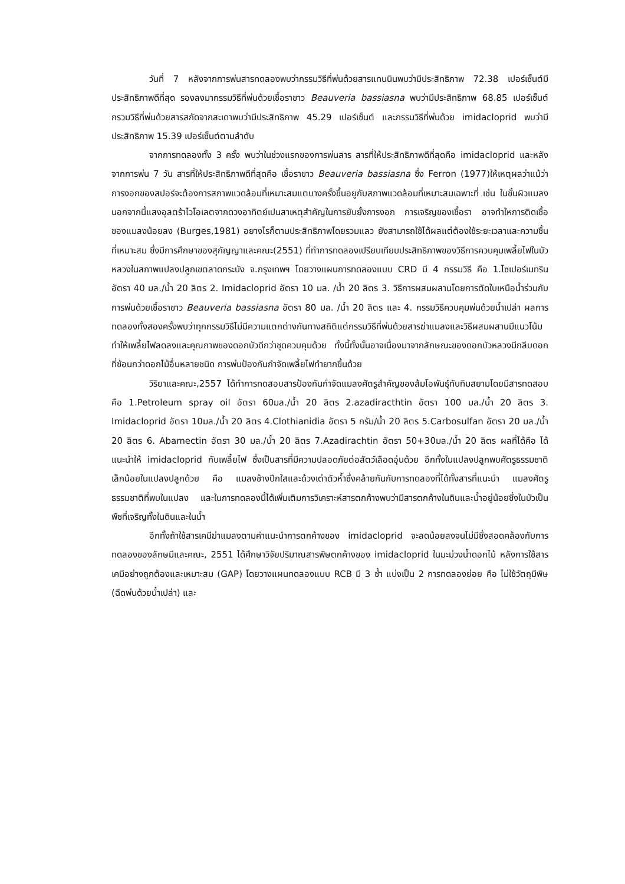วันที่ 7 หลังจากการพ่นสารทดลองพบว่ากรรมวิธีที่พ่นด้วยสารแทนนินพบว่ามีประสิทธิภาพ 72.38 เปอร์เซ็นต์มีประสิทธิภาพดีที่สุด รองลงมากรรมวิธีที่พ่นด้วยเชื้อราขาว Beauveria bassiasna พบว่ามีประสิทธิภาพ 68.85 เปอร์เซ็นต์ กรวมวิธีที่พ่นด้วยสารสกัดจากสะเดาพบว่ามีประสิทธิภาพ 45.29 เปอร์เซ็นต์ และกรรมวิธีที่พ่นด้วย imidacloprid พบว่ามีประสิทธิภาพ 15.39 เปอร์เซ็นต์ตามลำดับ
จากการทดลองทั้ง 3 ครั้ง พบว่าในช่วงแรกของการพ่นสาร สารที่ให้ประสิทธิภาพดีที่สุดคือ imidacloprid และหลังจากการพ่น 7 วัน สารที่ให้ประสิทธิภาพดีที่สุดคือ เชื้อราขาว Beauveria bassiasna ซึ่ง Ferron (1977)ให้เหตุผลว่าแม้ว่าการงอกของสปอร์จะต้องการสภาพแวดล้อมที่เหมาะสมแตบางครั้งขึ้นอยูกับสภาพแวดล้อมที่เหมาะสมเฉพาะที่ เช่น ในชั้นผิวแมลง นอกจากนี้แสงอุลตร้าไวโอเลตจากดวงอาทิตย์เปนสาเหตุสำคัญในการยับยั้งการงอก การเจริญของเชื้อรา อาจทำใหการติดเชื้อของแมลงน้อยลง (Burges,1981) อยางไรก็ตามประสิทธิภาพโดยรวมแลว ยังสามารถใช้ได้ผลแต่ต้องใช้ระยะเวลาและความชื้นที่เหมาะสม ซึ่งมีการศึกษาของสุกัญญาและคณะ(2551) ที่ทำการทดลองเปรียบเทียบประสิทธิภาพของวิธีการควบคุมเพลี้ยไฟในบัวหลวงในสภาพแปลงปลูกเขตลาดกระบัง จ.กรุงเทพฯ โดยวางแผนการทดลองแบบ CRD มี 4 กรรมวิธี คือ 1.ไซเปอร์เมทริน อัตรา 40 มล./น้ำ 20 ลิตร 2. Imidacloprid อัตรา 10 มล. /น้ำ 20 ลิตร 3. วิธีการผสมผสานโดยการตัดใบเหนือน้ำร่วมกับการพ่นด้วยเชื้อราขาว Beauveria bassiasna อัตรา 80 มล. /น้ำ 20 ลิตร และ 4. กรรมวิธีควบคุมพ่นด้วยน้ำเปล่า ผลการทดลองทั้งสองครั้งพบว่าทุกกรรมวิธีไม่มีความแตกต่างกันทางสถิติแต่กรรมวิธีที่พ่นด้วยสารฆ่าแมลงและวิธีผสมผสานมีแนวโน้มทำให้เพลี้ยไฟลดลงและคุณภาพของดอกบัวดีกว่าชุดควบคุมด้วย ทั้งนี้ทั้งนั้นอาจเนื่องมาจากลักษณะของดอกบัวหลวงมีกลีบดอกที่ซ้อนกว่าดอกไม้อื่นหลายชนิด การพ่นป้องกันกำจัดเพลี้ยไฟทำยากขึ้นด้วย
วิริยาและคณะ,2557 ได้ทำการทดสอบสารป้องกันกำจัดแมลงศัตรูสำคัญของส้มโอพันธุ์ทับทิมสยามโดยมีสารทดสอบ คือ 1.Petroleum spray oil อัตรา 60มล./น้ำ 20 ลิตร 2.azadiracthtin อัตรา 100 มล./น้ำ 20 ลิตร 3. Imidacloprid อัตรา 10มล./น้ำ 20 ลิตร 4.Clothianidia อัตรา 5 กรัม/น้ำ 20 ลิตร 5.Carbosulfan อัตรา 20 มล./น้ำ 20 ลิตร 6. Abamectin อัตรา 30 มล./น้ำ 20 ลิตร 7.Azadirachtin อัตรา 50+30มล./น้ำ 20 ลิตร ผลที่ได้คือ ได้แนะนำให้ imidacloprid กับเพลี้ยไฟ ซึ่งเป็นสารที่มีความปลอดภัยต่อสัตว์เลือดอุ่นด้วย อีกทั้งในแปลงปลูกพบศัตรูธรรมชาติเล็กน้อยในแปลงปลูกด้วย คือ แมลงช้างปีกใสและด้วงเต่าตัวห้ำซึ่งคล้ายกันกับการทดลองที่ได้ทั้งสารที่แนะนำ แมลงศัตรูธรรมชาติที่พบในแปลง และในการทดลองนี้ได้เพิ่มเติมการวิเคราะห์สารตกค้างพบว่ามีสารตกค้างในดินและน้ำอยู่น้อยซึ่งในบัวเป็นพืชที่เจริญทั้งในดินและในน้ำ
อีกทั้งถ้าใช้สารเคมีฆ่าแมลงตามคำแนะนำการตกค้างของ imidacloprid จะลดน้อยลงจนไม่มีซึ่งสอดคล้องกับการทดลองของลักษมีและคณะ, 2551 ได้ศึกษาวิจัยปริมาณสารพิษตกค้างของ imidacloprid ในมะม่วงน้ำดอกไม้ หลังการใช้สารเคมีอย่างถูกต้องและเหมาะสม (GAP) โดยวางแผนทดลองแบบ RCB มี 3 ซ้ำ แบ่งเป็น 2 การทดลองย่อย คือ ไม่ใช้วัตถุมีพิษ (ฉีดพ่นด้วยน้ำเปล่า) และ